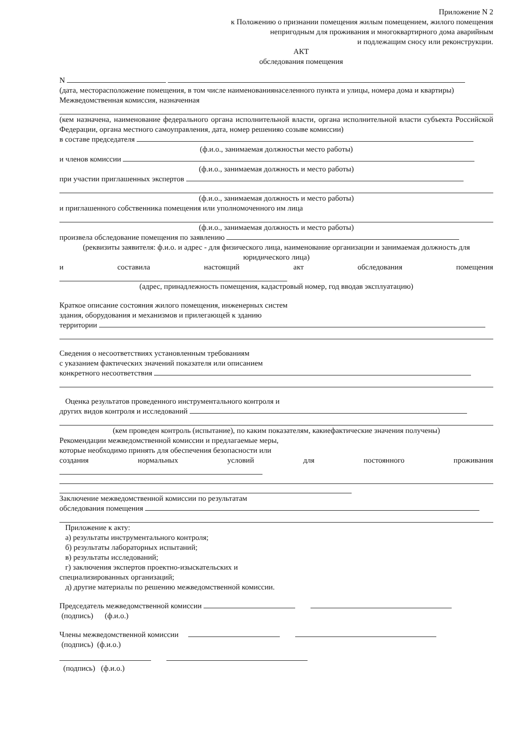Приложение N 2
к Положению о признании помещения жилым помещением, жилого помещения
непригодным для проживания и многоквартирного дома аварийным
и подлежащим сносу или реконструкции.
АКТ
обследования помещения
N
(дата, месторасположение помещения, в том числе наименованиянаселенного пункта и улицы, номера дома и квартиры)
Межведомственная комиссия, назначенная
(кем назначена, наименование федерального органа исполнительной власти, органа исполнительной власти субъекта Российской Федерации, органа местного самоуправления, дата, номер решенияо созыве комиссии)
в составе председателя
(ф.и.о., занимаемая должностьи место работы)
и членов комиссии
(ф.и.о., занимаемая должность и место работы)
при участии приглашенных экспертов
(ф.и.о., занимаемая должность и место работы)
и приглашенного собственника помещения или уполномоченного им лица
(ф.и.о., занимаемая должность и место работы)
произвела обследование помещения по заявлению
(реквизиты заявителя: ф.и.о. и адрес - для физического лица, наименование организации и занимаемая должность для юридического лица)
и составила настоящий акт обследования помещения
(адрес, принадлежность помещения, кадастровый номер, год вводав эксплуатацию)
Краткое описание состояния жилого помещения, инженерных систем
здания, оборудования и механизмов и прилегающей к зданию
территории
Сведения о несоответствиях установленным требованиям
с указанием фактических значений показателя или описанием
конкретного несоответствия
Оценка результатов проведенного инструментального контроля и
других видов контроля и исследований
(кем проведен контроль (испытание), по каким показателям, какиефактические значения получены)
Рекомендации межведомственной комиссии и предлагаемые меры,
которые необходимо принять для обеспечения безопасности или
создания нормальных условий для постоянного проживания
Заключение межведомственной комиссии по результатам
обследования помещения
Приложение к акту:
а) результаты инструментального контроля;
б) результаты лабораторных испытаний;
в) результаты исследований;
г) заключения экспертов проектно-изыскательских и
специализированных организаций;
д) другие материалы по решению межведомственной комиссии.
Председатель межведомственной комиссии
(подпись) (ф.и.о.)
Члены межведомственной комиссии
(подпись) (ф.и.о.)
(подпись) (ф.и.о.)